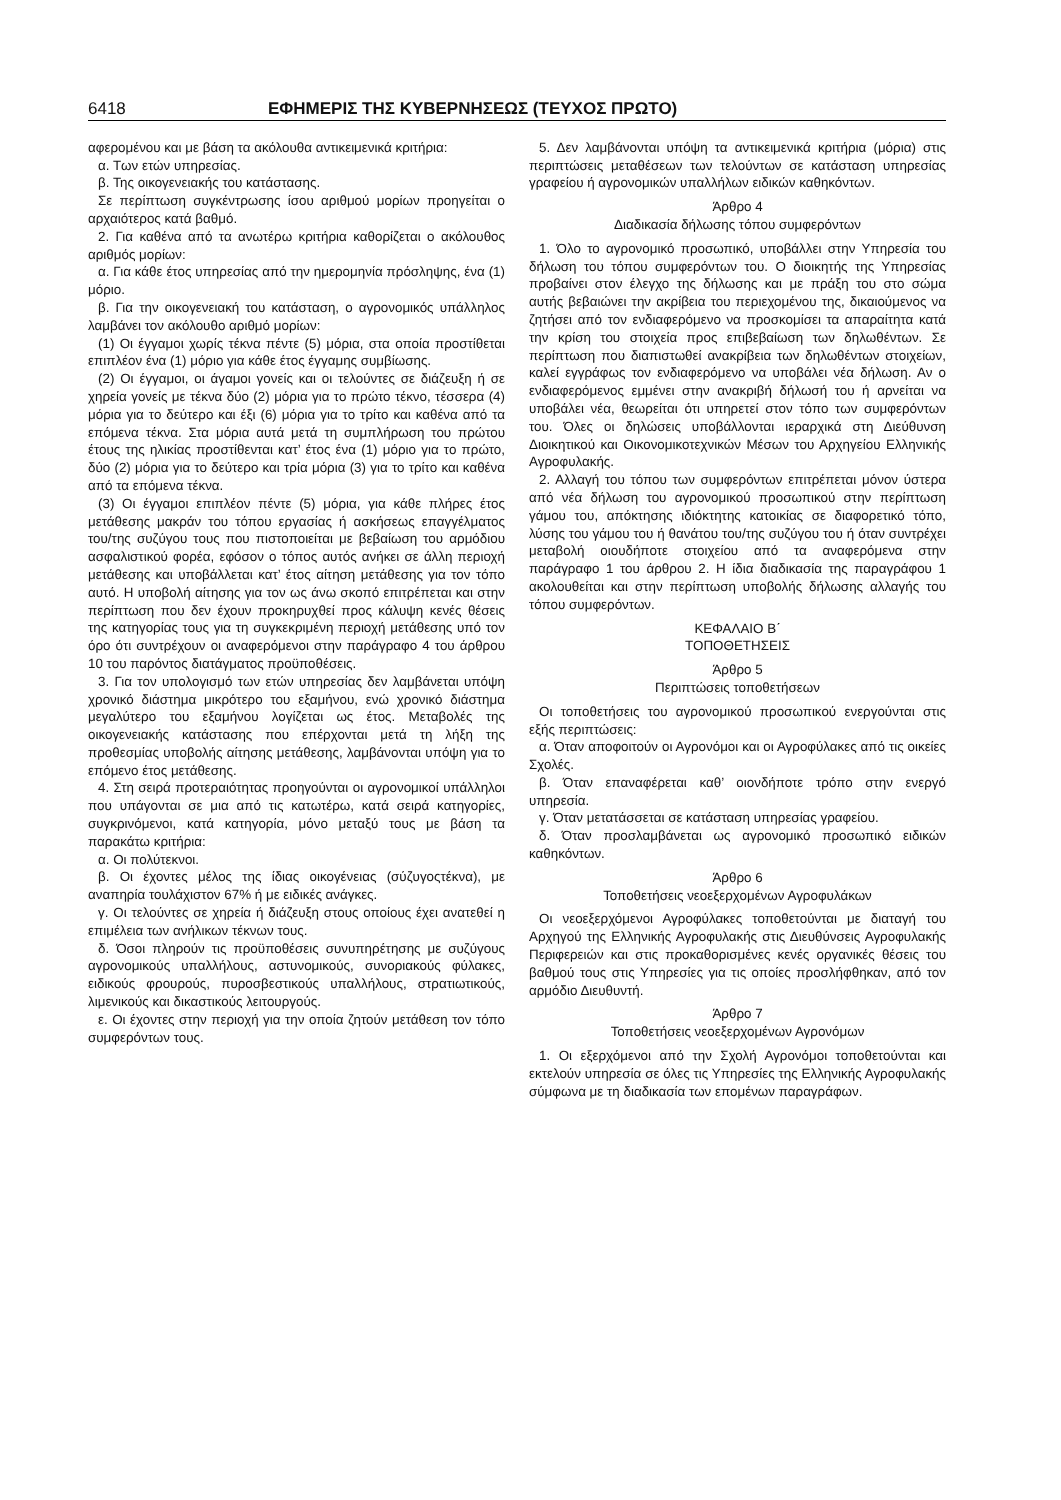6418 ΕΦΗΜΕΡΙΣ ΤΗΣ ΚΥΒΕΡΝΗΣΕΩΣ (ΤΕΥΧΟΣ ΠΡΩΤΟ)
αφερομένου και με βάση τα ακόλουθα αντικειμενικά κριτήρια:
α. Των ετών υπηρεσίας.
β. Της οικογενειακής του κατάστασης.
Σε περίπτωση συγκέντρωσης ίσου αριθμού μορίων προηγείται ο αρχαιότερος κατά βαθμό.
2. Για καθένα από τα ανωτέρω κριτήρια καθορίζεται ο ακόλουθος αριθμός μορίων:
α. Για κάθε έτος υπηρεσίας από την ημερομηνία πρόσληψης, ένα (1) μόριο.
β. Για την οικογενειακή του κατάσταση, ο αγρονομικός υπάλληλος λαμβάνει τον ακόλουθο αριθμό μορίων:
(1) Οι έγγαμοι χωρίς τέκνα πέντε (5) μόρια, στα οποία προστίθεται επιπλέον ένα (1) μόριο για κάθε έτος έγγαμης συμβίωσης.
(2) Οι έγγαμοι, οι άγαμοι γονείς και οι τελούντες σε διάζευξη ή σε χηρεία γονείς με τέκνα δύο (2) μόρια για το πρώτο τέκνο, τέσσερα (4) μόρια για το δεύτερο και έξι (6) μόρια για το τρίτο και καθένα από τα επόμενα τέκνα. Στα μόρια αυτά μετά τη συμπλήρωση του πρώτου έτους της ηλικίας προστίθενται κατ’ έτος ένα (1) μόριο για το πρώτο, δύο (2) μόρια για το δεύτερο και τρία μόρια (3) για το τρίτο και καθένα από τα επόμενα τέκνα.
(3) Οι έγγαμοι επιπλέον πέντε (5) μόρια, για κάθε πλήρες έτος μετάθεσης μακράν του τόπου εργασίας ή ασκήσεως επαγγέλματος του/της συζύγου τους που πιστοποιείται με βεβαίωση του αρμόδιου ασφαλιστικού φορέα, εφόσον ο τόπος αυτός ανήκει σε άλλη περιοχή μετάθεσης και υποβάλλεται κατ’ έτος αίτηση μετάθεσης για τον τόπο αυτό. Η υποβολή αίτησης για τον ως άνω σκοπό επιτρέπεται και στην περίπτωση που δεν έχουν προκηρυχθεί προς κάλυψη κενές θέσεις της κατηγορίας τους για τη συγκεκριμένη περιοχή μετάθεσης υπό τον όρο ότι συντρέχουν οι αναφερόμενοι στην παράγραφο 4 του άρθρου 10 του παρόντος διατάγματος προϋποθέσεις.
3. Για τον υπολογισμό των ετών υπηρεσίας δεν λαμβάνεται υπόψη χρονικό διάστημα μικρότερο του εξαμήνου, ενώ χρονικό διάστημα μεγαλύτερο του εξαμήνου λογίζεται ως έτος. Μεταβολές της οικογενειακής κατάστασης που επέρχονται μετά τη λήξη της προθεσμίας υποβολής αίτησης μετάθεσης, λαμβάνονται υπόψη για το επόμενο έτος μετάθεσης.
4. Στη σειρά προτεραιότητας προηγούνται οι αγρονομικοί υπάλληλοι που υπάγονται σε μια από τις κατωτέρω, κατά σειρά κατηγορίες, συγκρινόμενοι, κατά κατηγορία, μόνο μεταξύ τους με βάση τα παρακάτω κριτήρια:
α. Οι πολύτεκνοι.
β. Οι έχοντες μέλος της ίδιας οικογένειας (σύζυγοςτέκνα), με αναπηρία τουλάχιστον 67% ή με ειδικές ανάγκες.
γ. Οι τελούντες σε χηρεία ή διάζευξη στους οποίους έχει ανατεθεί η επιμέλεια των ανήλικων τέκνων τους.
δ. Όσοι πληρούν τις προϋποθέσεις συνυπηρέτησης με συζύγους αγρονομικούς υπαλλήλους, αστυνομικούς, συνοριακούς φύλακες, ειδικούς φρουρούς, πυροσβεστικούς υπαλλήλους, στρατιωτικούς, λιμενικούς και δικαστικούς λειτουργούς.
ε. Οι έχοντες στην περιοχή για την οποία ζητούν μετάθεση τον τόπο συμφερόντων τους.
5. Δεν λαμβάνονται υπόψη τα αντικειμενικά κριτήρια (μόρια) στις περιπτώσεις μεταθέσεων των τελούντων σε κατάσταση υπηρεσίας γραφείου ή αγρονομικών υπαλλήλων ειδικών καθηκόντων.
Άρθρο 4
Διαδικασία δήλωσης τόπου συμφερόντων
1. Όλο το αγρονομικό προσωπικό, υποβάλλει στην Υπηρεσία του δήλωση του τόπου συμφερόντων του. Ο διοικητής της Υπηρεσίας προβαίνει στον έλεγχο της δήλωσης και με πράξη του στο σώμα αυτής βεβαιώνει την ακρίβεια του περιεχομένου της, δικαιούμενος να ζητήσει από τον ενδιαφερόμενο να προσκομίσει τα απαραίτητα κατά την κρίση του στοιχεία προς επιβεβαίωση των δηλωθέντων. Σε περίπτωση που διαπιστωθεί ανακρίβεια των δηλωθέντων στοιχείων, καλεί εγγράφως τον ενδιαφερόμενο να υποβάλει νέα δήλωση. Αν ο ενδιαφερόμενος εμμένει στην ανακριβή δήλωσή του ή αρνείται να υποβάλει νέα, θεωρείται ότι υπηρετεί στον τόπο των συμφερόντων του. Όλες οι δηλώσεις υποβάλλονται ιεραρχικά στη Διεύθυνση Διοικητικού και Οικονομικοτεχνικών Μέσων του Αρχηγείου Ελληνικής Αγροφυλακής.
2. Αλλαγή του τόπου των συμφερόντων επιτρέπεται μόνον ύστερα από νέα δήλωση του αγρονομικού προσωπικού στην περίπτωση γάμου του, απόκτησης ιδιόκτητης κατοικίας σε διαφορετικό τόπο, λύσης του γάμου του ή θανάτου του/της συζύγου του ή όταν συντρέχει μεταβολή οιουδήποτε στοιχείου από τα αναφερόμενα στην παράγραφο 1 του άρθρου 2. Η ίδια διαδικασία της παραγράφου 1 ακολουθείται και στην περίπτωση υποβολής δήλωσης αλλαγής του τόπου συμφερόντων.
ΚΕΦΑΛΑΙΟ Β΄
ΤΟΠΟΘΕΤΗΣΕΙΣ
Άρθρο 5
Περιπτώσεις τοποθετήσεων
Οι τοποθετήσεις του αγρονομικού προσωπικού ενεργούνται στις εξής περιπτώσεις:
α. Όταν αποφοιτούν οι Αγρονόμοι και οι Αγροφύλακες από τις οικείες Σχολές.
β. Όταν επαναφέρεται καθ’ οιονδήποτε τρόπο στην ενεργό υπηρεσία.
γ. Όταν μετατάσσεται σε κατάσταση υπηρεσίας γραφείου.
δ. Όταν προσλαμβάνεται ως αγρονομικό προσωπικό ειδικών καθηκόντων.
Άρθρο 6
Τοποθετήσεις νεοεξερχομένων Αγροφυλάκων
Οι νεοεξερχόμενοι Αγροφύλακες τοποθετούνται με διαταγή του Αρχηγού της Ελληνικής Αγροφυλακής στις Διευθύνσεις Αγροφυλακής Περιφερειών και στις προκαθορισμένες κενές οργανικές θέσεις του βαθμού τους στις Υπηρεσίες για τις οποίες προσλήφθηκαν, από τον αρμόδιο Διευθυντή.
Άρθρο 7
Τοποθετήσεις νεοεξερχομένων Αγρονόμων
1. Οι εξερχόμενοι από την Σχολή Αγρονόμοι τοποθετούνται και εκτελούν υπηρεσία σε όλες τις Υπηρεσίες της Ελληνικής Αγροφυλακής σύμφωνα με τη διαδικασία των επομένων παραγράφων.